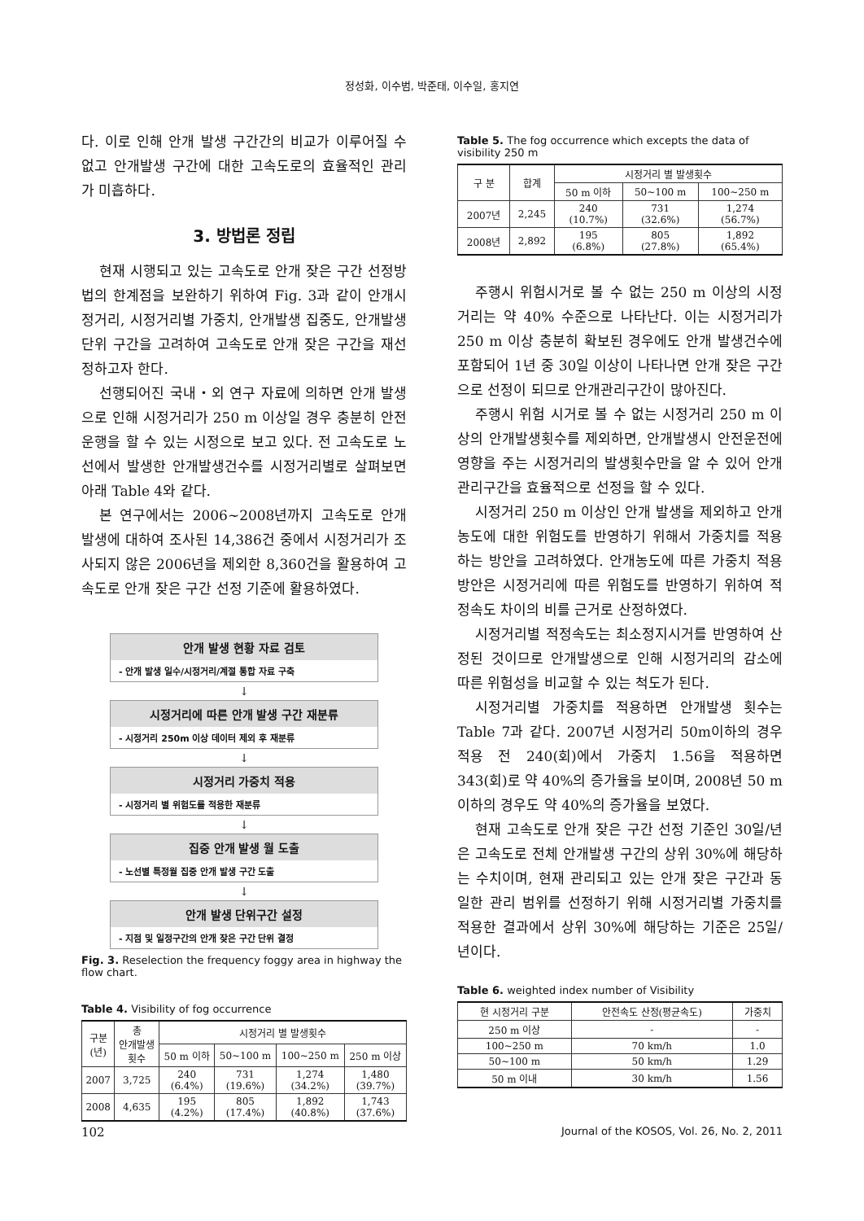정성화, 이수범, 박준태, 이수일, 홍지연
다. 이로 인해 안개 발생 구간간의 비교가 이루어질 수 없고 안개발생 구간에 대한 고속도로의 효율적인 관리가 미흡하다.
3. 방법론 정립
현재 시행되고 있는 고속도로 안개 잦은 구간 선정방법의 한계점을 보완하기 위하여 Fig. 3과 같이 안개시정거리, 시정거리별 가중치, 안개발생 집중도, 안개발생 단위 구간을 고려하여 고속도로 안개 잦은 구간을 재선정하고자 한다.
선행되어진 국내・외 연구 자료에 의하면 안개 발생으로 인해 시정거리가 250 m 이상일 경우 충분히 안전운행을 할 수 있는 시정으로 보고 있다. 전 고속도로 노선에서 발생한 안개발생건수를 시정거리별로 살펴보면 아래 Table 4와 같다.
본 연구에서는 2006~2008년까지 고속도로 안개발생에 대하여 조사된 14,386건 중에서 시정거리가 조사되지 않은 2006년을 제외한 8,360건을 활용하여 고속도로 안개 잦은 구간 선정 기준에 활용하였다.
안개 발생 현황 자료 검토
- 안개 발생 일수/시정거리/계절 통합 자료 구축
↓
시정거리에 따른 안개 발생 구간 재분류
- 시정거리 250m 이상 데이터 제외 후 재분류
↓
시정거리 가중치 적용
- 시정거리 별 위험도를 적용한 재분류
↓
집중 안개 발생 월 도출
- 노선별 특정월 집중 안개 발생 구간 도출
↓
안개 발생 단위구간 설정
- 지점 및 일정구간의 안개 잦은 구간 단위 결정
Fig. 3. Reselection the frequency foggy area in highway the flow chart.
Table 4. Visibility of fog occurrence
| 구분 (년) | 총 안개발생 횟수 | 시정거리 별 발생횟수 | | | |
| --- | --- | --- | --- | --- | --- |
| | | 50 m 이하 | 50~100 m | 100~250 m | 250 m 이상 |
| 2007 | 3,725 | 240 (6.4%) | 731 (19.6%) | 1,274 (34.2%) | 1,480 (39.7%) |
| 2008 | 4,635 | 195 (4.2%) | 805 (17.4%) | 1,892 (40.8%) | 1,743 (37.6%) |
Table 5. The fog occurrence which excepts the data of visibility 250 m
| 구 분 | 합계 | 시정거리 별 발생횟수 | | |
| --- | --- | --- | --- | --- |
| | | 50 m 이하 | 50~100 m | 100~250 m |
| 2007년 | 2,245 | 240 (10.7%) | 731 (32.6%) | 1,274 (56.7%) |
| 2008년 | 2,892 | 195 (6.8%) | 805 (27.8%) | 1,892 (65.4%) |
주행시 위험시거로 볼 수 없는 250 m 이상의 시정거리는 약 40% 수준으로 나타난다. 이는 시정거리가 250 m 이상 충분히 확보된 경우에도 안개 발생건수에 포함되어 1년 중 30일 이상이 나타나면 안개 잦은 구간으로 선정이 되므로 안개관리구간이 많아진다.
주행시 위험 시거로 볼 수 없는 시정거리 250 m 이상의 안개발생횟수를 제외하면, 안개발생시 안전운전에 영향을 주는 시정거리의 발생횟수만을 알 수 있어 안개관리구간을 효율적으로 선정을 할 수 있다.
시정거리 250 m 이상인 안개 발생을 제외하고 안개 농도에 대한 위험도를 반영하기 위해서 가중치를 적용하는 방안을 고려하였다. 안개농도에 따른 가중치 적용 방안은 시정거리에 따른 위험도를 반영하기 위하여 적정속도 차이의 비를 근거로 산정하였다.
시정거리별 적정속도는 최소정지시거를 반영하여 산정된 것이므로 안개발생으로 인해 시정거리의 감소에 따른 위험성을 비교할 수 있는 척도가 된다.
시정거리별 가중치를 적용하면 안개발생 횟수는 Table 7과 같다. 2007년 시정거리 50m이하의 경우 적용 전 240(회)에서 가중치 1.56을 적용하면 343(회)로 약 40%의 증가율을 보이며, 2008년 50 m 이하의 경우도 약 40%의 증가율을 보였다.
현재 고속도로 안개 잦은 구간 선정 기준인 30일/년은 고속도로 전체 안개발생 구간의 상위 30%에 해당하는 수치이며, 현재 관리되고 있는 안개 잦은 구간과 동일한 관리 범위를 선정하기 위해 시정거리별 가중치를 적용한 결과에서 상위 30%에 해당하는 기준은 25일/년이다.
Table 6. weighted index number of Visibility
| 현 시정거리 구분 | 안전속도 산정(평균속도) | 가중치 |
| --- | --- | --- |
| 250 m 이상 | - | - |
| 100~250 m | 70 km/h | 1.0 |
| 50~100 m | 50 km/h | 1.29 |
| 50 m 이내 | 30 km/h | 1.56 |
102 Journal of the KOSOS, Vol. 26, No. 2, 2011